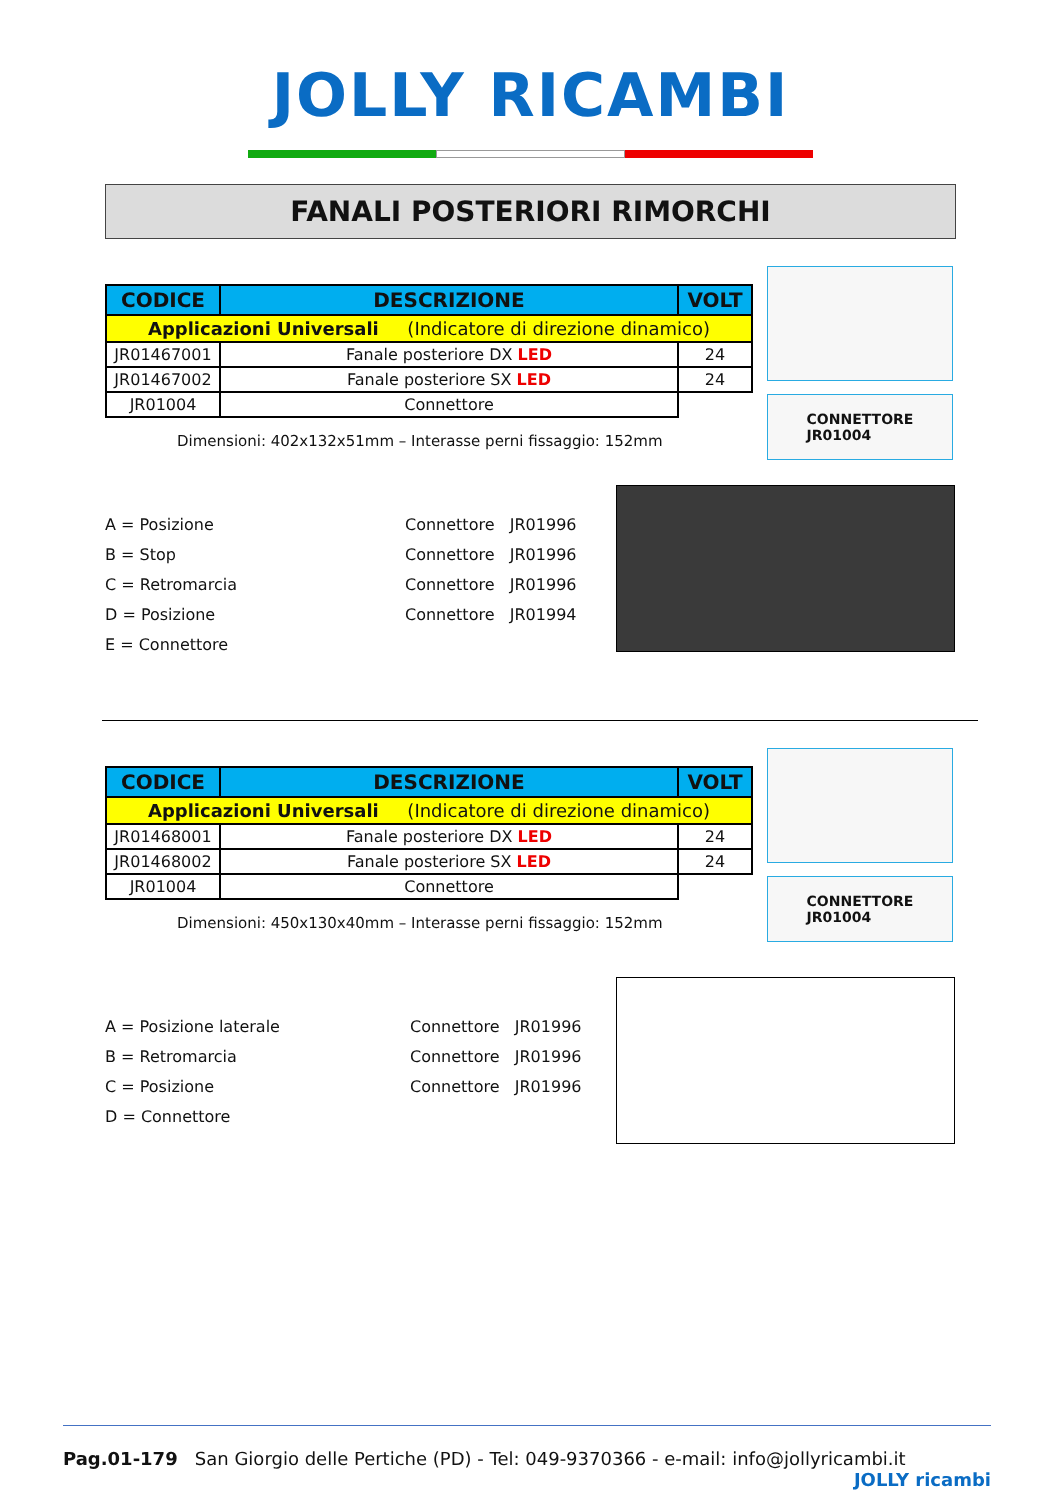JOLLY RICAMBI
FANALI POSTERIORI RIMORCHI
| CODICE | DESCRIZIONE | VOLT |
| --- | --- | --- |
| Applicazioni Universali (Indicatore di direzione dinamico) | | |
| JR01467001 | Fanale posteriore DX LED | 24 |
| JR01467002 | Fanale posteriore SX LED | 24 |
| JR01004 | Connettore | |
Dimensioni: 402x132x51mm – Interasse perni fissaggio: 152mm
CONNETTORE
JR01004
A = Posizione
B = Stop
C = Retromarcia
D = Posizione
E = Connettore
Connettore JR01996
Connettore JR01996
Connettore JR01996
Connettore JR01994
| CODICE | DESCRIZIONE | VOLT |
| --- | --- | --- |
| Applicazioni Universali (Indicatore di direzione dinamico) | | |
| JR01468001 | Fanale posteriore DX LED | 24 |
| JR01468002 | Fanale posteriore SX LED | 24 |
| JR01004 | Connettore | |
Dimensioni: 450x130x40mm – Interasse perni fissaggio: 152mm
CONNETTORE
JR01004
A = Posizione laterale
B = Retromarcia
C = Posizione
D = Connettore
Connettore JR01996
Connettore JR01996
Connettore JR01996
Pag.01-179 San Giorgio delle Pertiche (PD) - Tel: 049-9370366 - e-mail: info@jollyricambi.it JOLLY ricambi